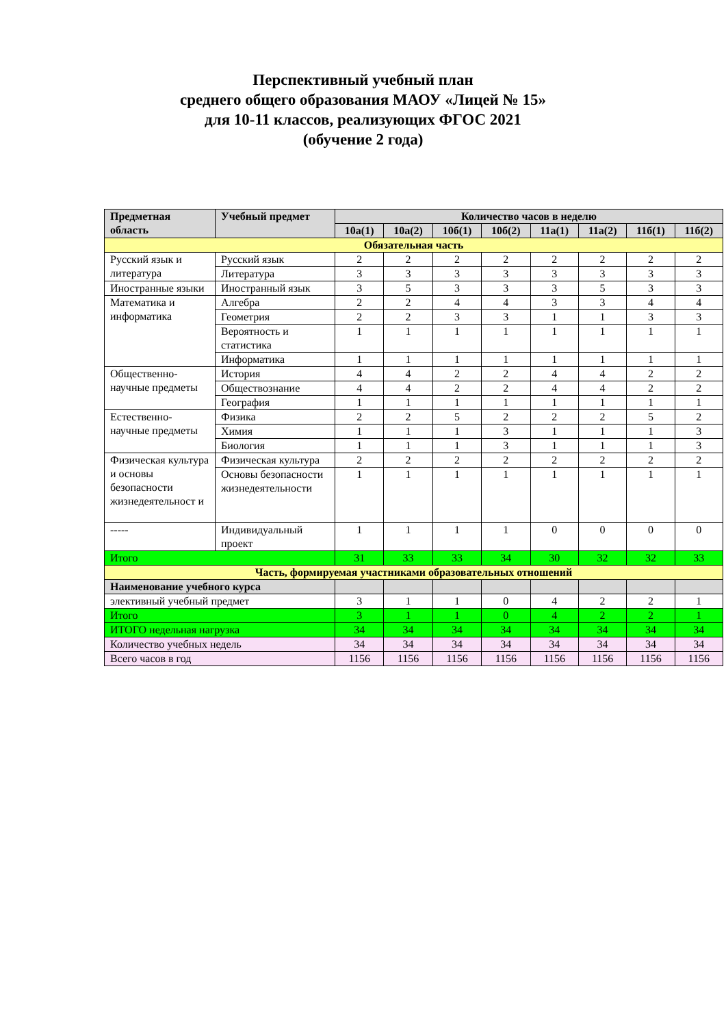Перспективный учебный план
среднего общего образования МАОУ «Лицей № 15»
для 10-11 классов, реализующих ФГОС 2021
(обучение 2 года)
| Предметная область | Учебный предмет | Количество часов в неделю | | | | | | | |
| --- | --- | --- | --- | --- | --- | --- | --- | --- | --- |
| | | 10а(1) | 10а(2) | 10б(1) | 10б(2) | 11а(1) | 11а(2) | 11б(1) | 11б(2) |
| Обязательная часть | | | | | | | | | |
| Русский язык и литература | Русский язык | 2 | 2 | 2 | 2 | 2 | 2 | 2 | 2 |
| | Литература | 3 | 3 | 3 | 3 | 3 | 3 | 3 | 3 |
| Иностранные языки | Иностранный язык | 3 | 5 | 3 | 3 | 3 | 5 | 3 | 3 |
| Математика и информатика | Алгебра | 2 | 2 | 4 | 4 | 3 | 3 | 4 | 4 |
| | Геометрия | 2 | 2 | 3 | 3 | 1 | 1 | 3 | 3 |
| | Вероятность и статистика | 1 | 1 | 1 | 1 | 1 | 1 | 1 | 1 |
| | Информатика | 1 | 1 | 1 | 1 | 1 | 1 | 1 | 1 |
| Общественно-научные предметы | История | 4 | 4 | 2 | 2 | 4 | 4 | 2 | 2 |
| | Обществознание | 4 | 4 | 2 | 2 | 4 | 4 | 2 | 2 |
| | География | 1 | 1 | 1 | 1 | 1 | 1 | 1 | 1 |
| Естественно-научные предметы | Физика | 2 | 2 | 5 | 2 | 2 | 2 | 5 | 2 |
| | Химия | 1 | 1 | 1 | 3 | 1 | 1 | 1 | 3 |
| | Биология | 1 | 1 | 1 | 3 | 1 | 1 | 1 | 3 |
| Физическая культура и основы безопасности жизнедеятельност и | Физическая культура | 2 | 2 | 2 | 2 | 2 | 2 | 2 | 2 |
| | Основы безопасности жизнедеятельности | 1 | 1 | 1 | 1 | 1 | 1 | 1 | 1 |
| ----- | Индивидуальный проект | 1 | 1 | 1 | 1 | 0 | 0 | 0 | 0 |
| Итого | | 31 | 33 | 33 | 34 | 30 | 32 | 32 | 33 |
| Часть, формируемая участниками образовательных отношений | | | | | | | | | |
| Наименование учебного курса | | | | | | | | | |
| элективный учебный предмет | | 3 | 1 | 1 | 0 | 4 | 2 | 2 | 1 |
| Итого | | 3 | 1 | 1 | 0 | 4 | 2 | 2 | 1 |
| ИТОГО недельная нагрузка | | 34 | 34 | 34 | 34 | 34 | 34 | 34 | 34 |
| Количество учебных недель | | 34 | 34 | 34 | 34 | 34 | 34 | 34 | 34 |
| Всего часов в год | | 1156 | 1156 | 1156 | 1156 | 1156 | 1156 | 1156 | 1156 |